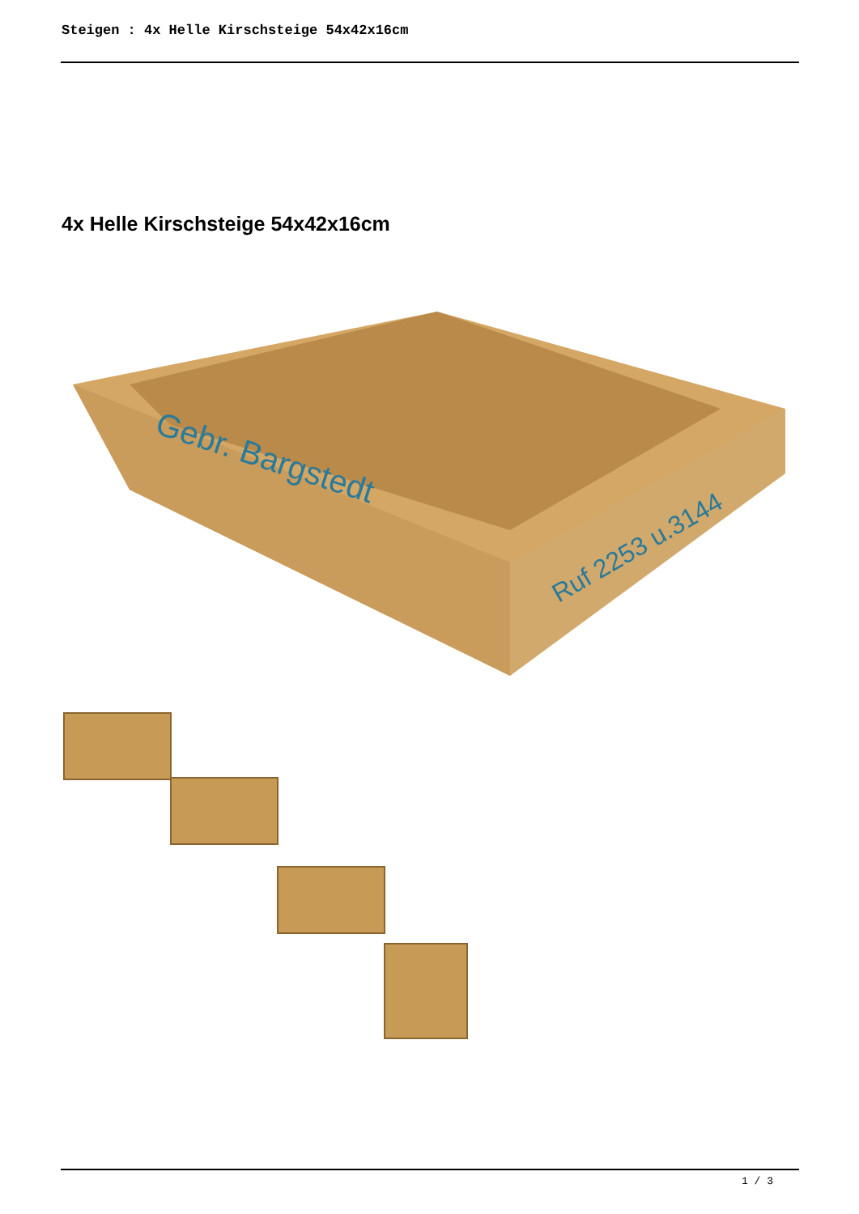Steigen : 4x Helle Kirschsteige 54x42x16cm
4x Helle Kirschsteige 54x42x16cm
Gebr. Bargstedt
Ruf 2253 u.3144
1 / 3